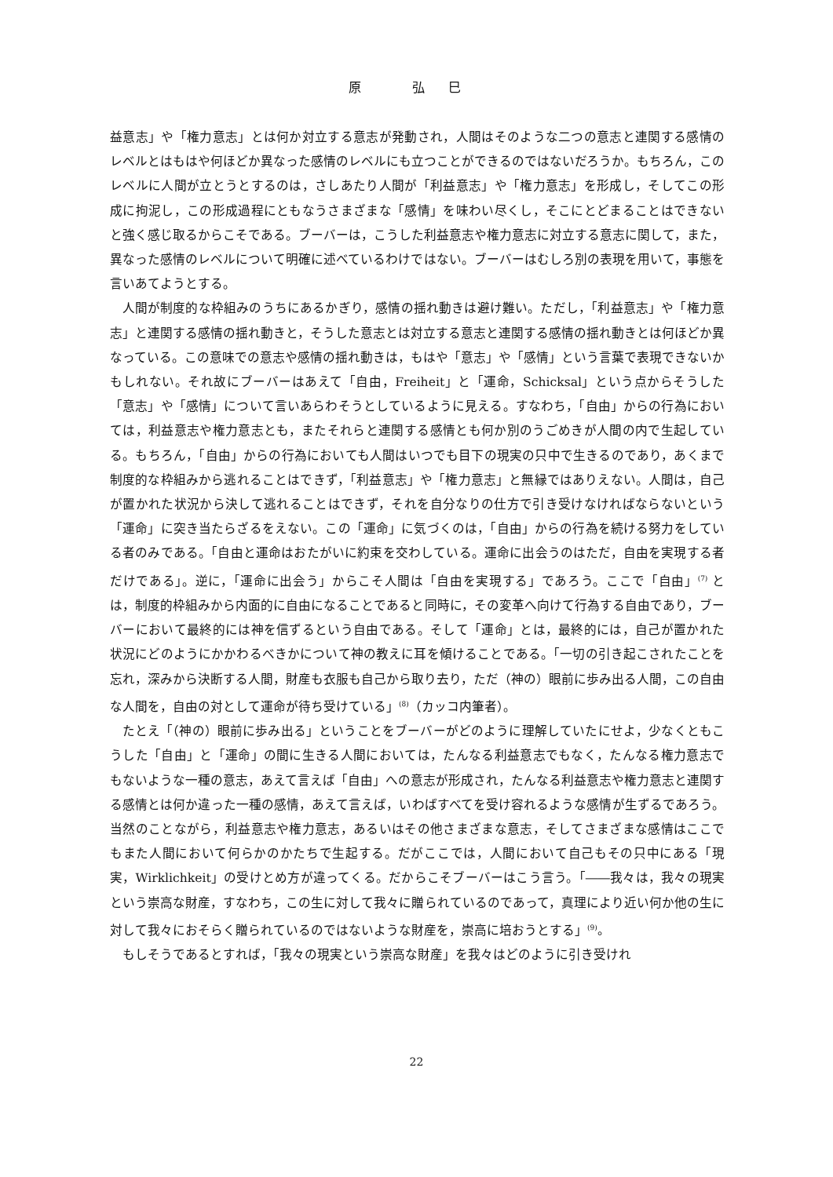原 弘巳
益意志」や「権力意志」とは何か対立する意志が発動され，人間はそのような二つの意志と連関する感情のレベルとはもはや何ほどか異なった感情のレベルにも立つことができるのではないだろうか。もちろん，このレベルに人間が立とうとするのは，さしあたり人間が「利益意志」や「権力意志」を形成し，そしてこの形成に拘泥し，この形成過程にともなうさまざまな「感情」を味わい尽くし，そこにとどまることはできないと強く感じ取るからこそである。ブーバーは，こうした利益意志や権力意志に対立する意志に関して，また，異なった感情のレベルについて明確に述べているわけではない。ブーバーはむしろ別の表現を用いて，事態を言いあてようとする。
人間が制度的な枠組みのうちにあるかぎり，感情の揺れ動きは避け難い。ただし，「利益意志」や「権力意志」と連関する感情の揺れ動きと，そうした意志とは対立する意志と連関する感情の揺れ動きとは何ほどか異なっている。この意味での意志や感情の揺れ動きは，もはや「意志」や「感情」という言葉で表現できないかもしれない。それ故にブーバーはあえて「自由，Freiheit」と「運命，Schicksal」という点からそうした「意志」や「感情」について言いあらわそうとしているように見える。すなわち，「自由」からの行為においては，利益意志や権力意志とも，またそれらと連関する感情とも何か別のうごめきが人間の内で生起している。もちろん，「自由」からの行為においても人間はいつでも目下の現実の只中で生きるのであり，あくまで制度的な枠組みから逃れることはできず，「利益意志」や「権力意志」と無縁ではありえない。人間は，自己が置かれた状況から決して逃れることはできず，それを自分なりの仕方で引き受けなければならないという「運命」に突き当たらざるをえない。この「運命」に気づくのは，「自由」からの行為を続ける努力をしている者のみである。「自由と運命はおたがいに約束を交わしている。運命に出会うのはただ，自由を実現する者だけである」。逆に，「運命に出会う」からこそ人間は「自由を実現する」であろう。ここで「自由」<sup>(7)</sup> とは，制度的枠組みから内面的に自由になることであると同時に，その変革へ向けて行為する自由であり，ブーバーにおいて最終的には神を信ずるという自由である。そして「運命」とは，最終的には，自己が置かれた状況にどのようにかかわるべきかについて神の教えに耳を傾けることである。「一切の引き起こされたことを忘れ，深みから決断する人間，財産も衣服も自己から取り去り，ただ（神の）眼前に歩み出る人間，この自由な人間を，自由の対として運命が待ち受けている」<sup>(8)</sup>（カッコ内筆者）。
たとえ「（神の）眼前に歩み出る」ということをブーバーがどのように理解していたにせよ，少なくともこうした「自由」と「運命」の間に生きる人間においては，たんなる利益意志でもなく，たんなる権力意志でもないような一種の意志，あえて言えば「自由」への意志が形成され，たんなる利益意志や権力意志と連関する感情とは何か違った一種の感情，あえて言えば，いわばすべてを受け容れるような感情が生ずるであろう。当然のことながら，利益意志や権力意志，あるいはその他さまざまな意志，そしてさまざまな感情はここでもまた人間において何らかのかたちで生起する。だがここでは，人間において自己もその只中にある「現実，Wirklichkeit」の受けとめ方が違ってくる。だからこそブーバーはこう言う。「――我々は，我々の現実という崇高な財産，すなわち，この生に対して我々に贈られているのであって，真理により近い何か他の生に対して我々におそらく贈られているのではないような財産を，崇高に培おうとする」<sup>(9)</sup>。
もしそうであるとすれば，「我々の現実という崇高な財産」を我々はどのように引き受けれ
22